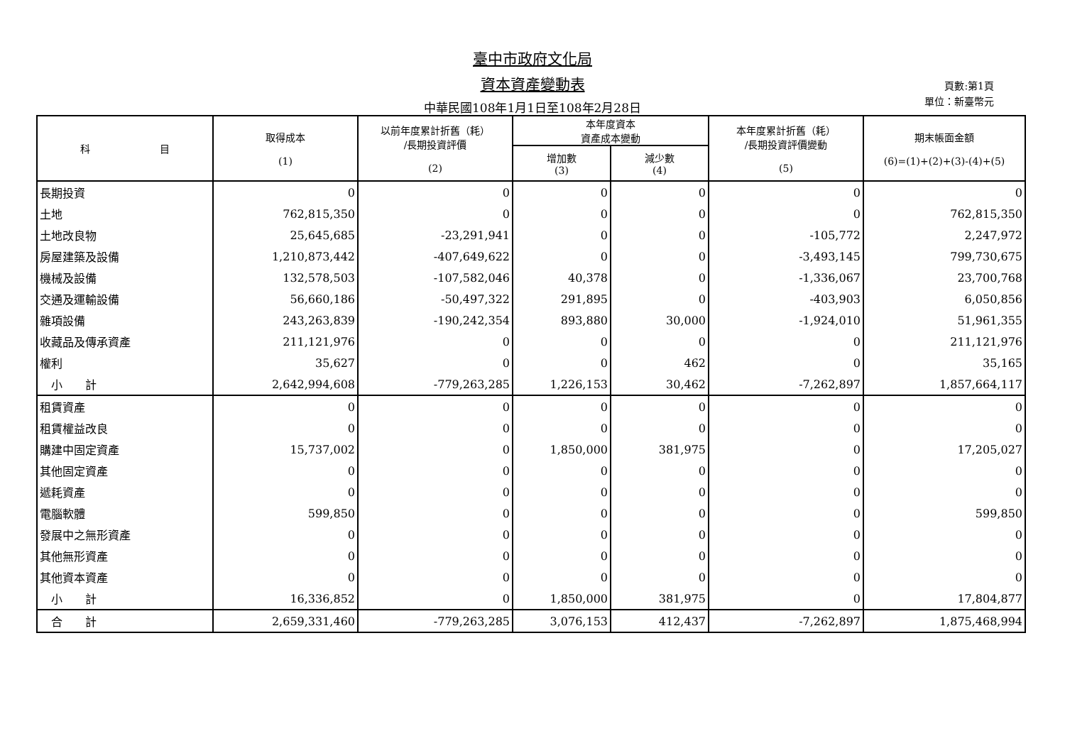臺中市政府文化局
資本資產變動表
中華民國108年1月1日至108年2月28日
頁數:第1頁
單位：新臺幣元
| 科 目 | 取得成本 (1) | 以前年度累計折舊（耗） /長期投資評價 (2) | 本年度資本 資產成本變動 | | 本年度累計折舊（耗） /長期投資評價變動 (5) | 期末帳面金額 (6)=(1)+(2)+(3)-(4)+(5) |
| --- | --- | --- | --- | --- | --- | --- |
| | | | 增加數 (3) | 減少數 (4) | | |
| 長期投資 | 0 | 0 | 0 | 0 | 0 | 0 |
| 土地 | 762,815,350 | 0 | 0 | 0 | 0 | 762,815,350 |
| 土地改良物 | 25,645,685 | -23,291,941 | 0 | 0 | -105,772 | 2,247,972 |
| 房屋建築及設備 | 1,210,873,442 | -407,649,622 | 0 | 0 | -3,493,145 | 799,730,675 |
| 機械及設備 | 132,578,503 | -107,582,046 | 40,378 | 0 | -1,336,067 | 23,700,768 |
| 交通及運輸設備 | 56,660,186 | -50,497,322 | 291,895 | 0 | -403,903 | 6,050,856 |
| 雜項設備 | 243,263,839 | -190,242,354 | 893,880 | 30,000 | -1,924,010 | 51,961,355 |
| 收藏品及傳承資產 | 211,121,976 | 0 | 0 | 0 | 0 | 211,121,976 |
| 權利 | 35,627 | 0 | 0 | 462 | 0 | 35,165 |
| 小 計 | 2,642,994,608 | -779,263,285 | 1,226,153 | 30,462 | -7,262,897 | 1,857,664,117 |
| 租賃資產 | 0 | 0 | 0 | 0 | 0 | 0 |
| 租賃權益改良 | 0 | 0 | 0 | 0 | 0 | 0 |
| 購建中固定資產 | 15,737,002 | 0 | 1,850,000 | 381,975 | 0 | 17,205,027 |
| 其他固定資產 | 0 | 0 | 0 | 0 | 0 | 0 |
| 遞耗資產 | 0 | 0 | 0 | 0 | 0 | 0 |
| 電腦軟體 | 599,850 | 0 | 0 | 0 | 0 | 599,850 |
| 發展中之無形資產 | 0 | 0 | 0 | 0 | 0 | 0 |
| 其他無形資產 | 0 | 0 | 0 | 0 | 0 | 0 |
| 其他資本資產 | 0 | 0 | 0 | 0 | 0 | 0 |
| 小 計 | 16,336,852 | 0 | 1,850,000 | 381,975 | 0 | 17,804,877 |
| 合 計 | 2,659,331,460 | -779,263,285 | 3,076,153 | 412,437 | -7,262,897 | 1,875,468,994 |